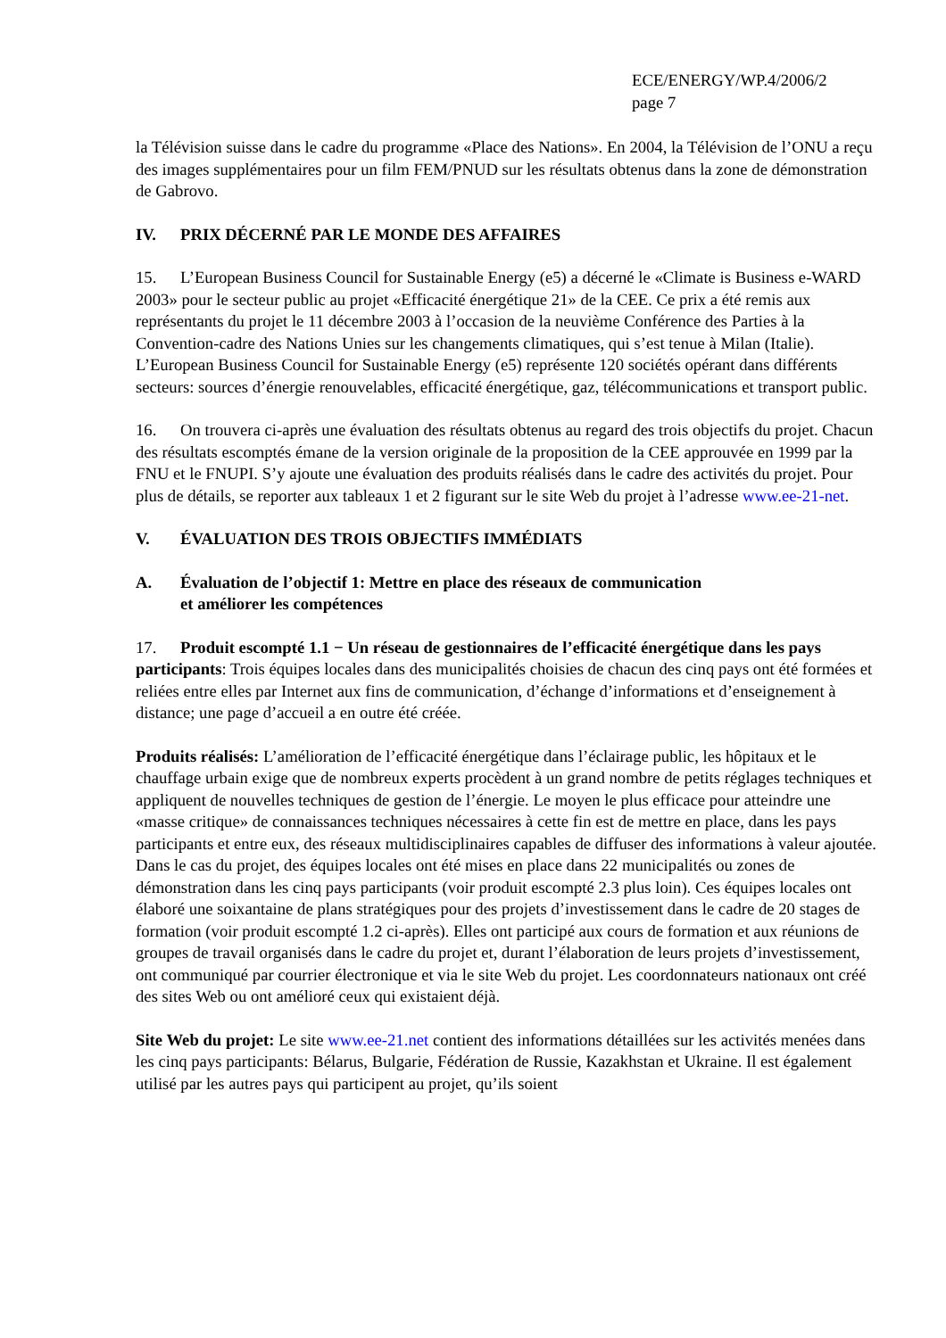ECE/ENERGY/WP.4/2006/2
page 7
la Télévision suisse dans le cadre du programme «Place des Nations». En 2004, la Télévision de l’ONU a reçu des images supplémentaires pour un film FEM/PNUD sur les résultats obtenus dans la zone de démonstration de Gabrovo.
IV. PRIX DÉCERNÉ PAR LE MONDE DES AFFAIRES
15. L’European Business Council for Sustainable Energy (e5) a décerné le «Climate is Business e-WARD 2003» pour le secteur public au projet «Efficacité énergétique 21» de la CEE. Ce prix a été remis aux représentants du projet le 11 décembre 2003 à l’occasion de la neuvième Conférence des Parties à la Convention-cadre des Nations Unies sur les changements climatiques, qui s’est tenue à Milan (Italie). L’European Business Council for Sustainable Energy (e5) représente 120 sociétés opérant dans différents secteurs: sources d’énergie renouvelables, efficacité énergétique, gaz, télécommunications et transport public.
16. On trouvera ci-après une évaluation des résultats obtenus au regard des trois objectifs du projet. Chacun des résultats escomptés émane de la version originale de la proposition de la CEE approuvée en 1999 par la FNU et le FNUPI. S’y ajoute une évaluation des produits réalisés dans le cadre des activités du projet. Pour plus de détails, se reporter aux tableaux 1 et 2 figurant sur le site Web du projet à l’adresse www.ee-21-net.
V. ÉVALUATION DES TROIS OBJECTIFS IMMÉDIATS
A. Évaluation de l’objectif 1: Mettre en place des réseaux de communication
et améliorer les compétences
17. Produit escompté 1.1 − Un réseau de gestionnaires de l’efficacité énergétique dans les pays participants: Trois équipes locales dans des municipalités choisies de chacun des cinq pays ont été formées et reliées entre elles par Internet aux fins de communication, d’échange d’informations et d’enseignement à distance; une page d’accueil a en outre été créée.
Produits réalisés: L’amélioration de l’efficacité énergétique dans l’éclairage public, les hôpitaux et le chauffage urbain exige que de nombreux experts procèdent à un grand nombre de petits réglages techniques et appliquent de nouvelles techniques de gestion de l’énergie. Le moyen le plus efficace pour atteindre une «masse critique» de connaissances techniques nécessaires à cette fin est de mettre en place, dans les pays participants et entre eux, des réseaux multidisciplinaires capables de diffuser des informations à valeur ajoutée. Dans le cas du projet, des équipes locales ont été mises en place dans 22 municipalités ou zones de démonstration dans les cinq pays participants (voir produit escompté 2.3 plus loin). Ces équipes locales ont élaboré une soixantaine de plans stratégiques pour des projets d’investissement dans le cadre de 20 stages de formation (voir produit escompté 1.2 ci-après). Elles ont participé aux cours de formation et aux réunions de groupes de travail organisés dans le cadre du projet et, durant l’élaboration de leurs projets d’investissement, ont communiqué par courrier électronique et via le site Web du projet. Les coordonnateurs nationaux ont créé des sites Web ou ont amélioré ceux qui existaient déjà.
Site Web du projet: Le site www.ee-21.net contient des informations détaillées sur les activités menées dans les cinq pays participants: Bélarus, Bulgarie, Fédération de Russie, Kazakhstan et Ukraine. Il est également utilisé par les autres pays qui participent au projet, qu’ils soient